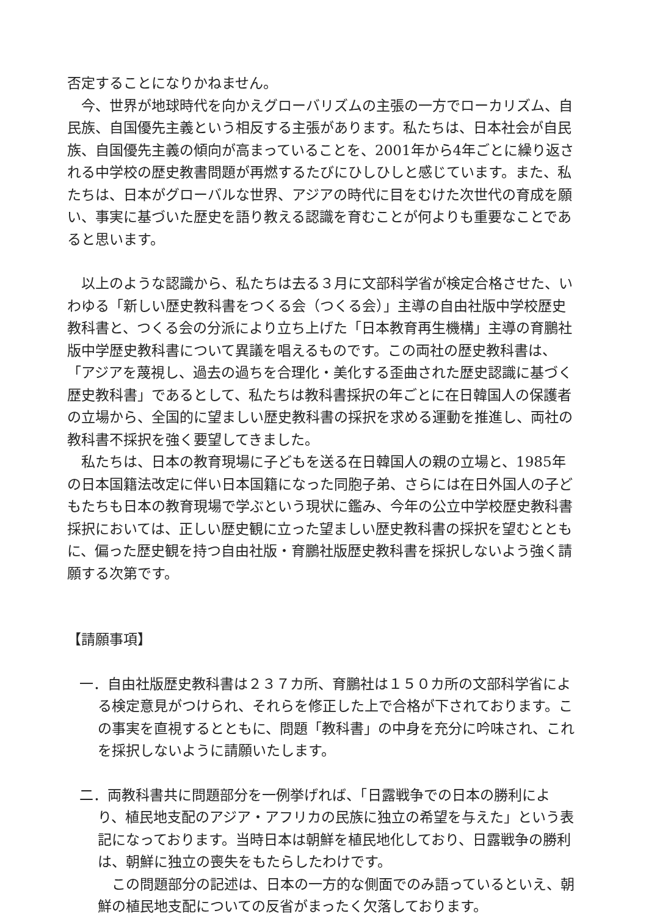否定することになりかねません。
　今、世界が地球時代を向かえグローバリズムの主張の一方でローカリズム、自民族、自国優先主義という相反する主張があります。私たちは、日本社会が自民族、自国優先主義の傾向が高まっていることを、2001年から4年ごとに繰り返される中学校の歴史教書問題が再燃するたびにひしひしと感じています。また、私たちは、日本がグローバルな世界、アジアの時代に目をむけた次世代の育成を願い、事実に基づいた歴史を語り教える認識を育むことが何よりも重要なことであると思います。
　以上のような認識から、私たちは去る３月に文部科学省が検定合格させた、いわゆる「新しい歴史教科書をつくる会（つくる会）」主導の自由社版中学校歴史教科書と、つくる会の分派により立ち上げた「日本教育再生機構」主導の育鵬社版中学歴史教科書について異議を唱えるものです。この両社の歴史教科書は、「アジアを蔑視し、過去の過ちを合理化・美化する歪曲された歴史認識に基づく歴史教科書」であるとして、私たちは教科書採択の年ごとに在日韓国人の保護者の立場から、全国的に望ましい歴史教科書の採択を求める運動を推進し、両社の教科書不採択を強く要望してきました。
　私たちは、日本の教育現場に子どもを送る在日韓国人の親の立場と、1985年の日本国籍法改定に伴い日本国籍になった同胞子弟、さらには在日外国人の子どもたちも日本の教育現場で学ぶという現状に鑑み、今年の公立中学校歴史教科書採択においては、正しい歴史観に立った望ましい歴史教科書の採択を望むとともに、偏った歴史観を持つ自由社版・育鵬社版歴史教科書を採択しないよう強く請願する次第です。
【請願事項】
一．自由社版歴史教科書は２３７カ所、育鵬社は１５０カ所の文部科学省による検定意見がつけられ、それらを修正した上で合格が下されております。この事実を直視するとともに、問題「教科書」の中身を充分に吟味され、これを採択しないように請願いたします。
二．両教科書共に問題部分を一例挙げれば、「日露戦争での日本の勝利により、植民地支配のアジア・アフリカの民族に独立の希望を与えた」という表記になっております。当時日本は朝鮮を植民地化しており、日露戦争の勝利は、朝鮮に独立の喪失をもたらしたわけです。
　この問題部分の記述は、日本の一方的な側面でのみ語っているといえ、朝鮮の植民地支配についての反省がまったく欠落しております。